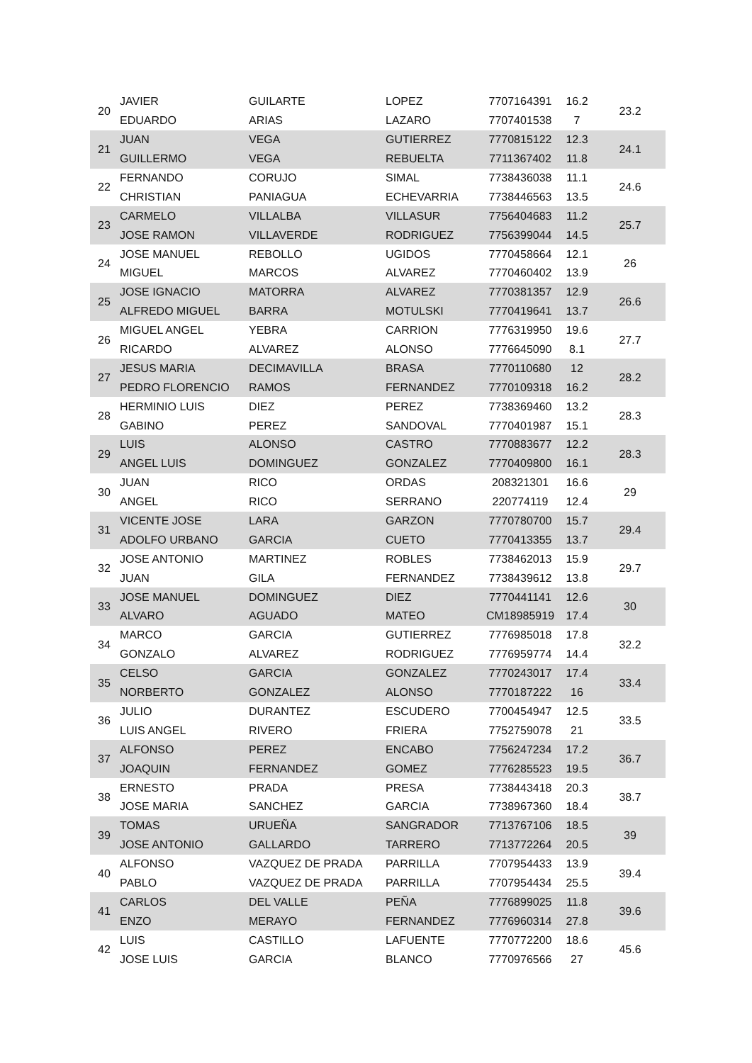| 20 | JAVIER | GUILARTE | LOPEZ | 7707164391 | 16.2 | 23.2 |
| | EDUARDO | ARIAS | LAZARO | 7707401538 | 7 | |
| 21 | JUAN | VEGA | GUTIERREZ | 7770815122 | 12.3 | 24.1 |
| | GUILLERMO | VEGA | REBUELTA | 7711367402 | 11.8 | |
| 22 | FERNANDO | CORUJO | SIMAL | 7738436038 | 11.1 | 24.6 |
| | CHRISTIAN | PANIAGUA | ECHEVARRIA | 7738446563 | 13.5 | |
| 23 | CARMELO | VILLALBA | VILLASUR | 7756404683 | 11.2 | 25.7 |
| | JOSE RAMON | VILLAVERDE | RODRIGUEZ | 7756399044 | 14.5 | |
| 24 | JOSE MANUEL | REBOLLO | UGIDOS | 7770458664 | 12.1 | 26 |
| | MIGUEL | MARCOS | ALVAREZ | 7770460402 | 13.9 | |
| 25 | JOSE IGNACIO | MATORRA | ALVAREZ | 7770381357 | 12.9 | 26.6 |
| | ALFREDO MIGUEL | BARRA | MOTULSKI | 7770419641 | 13.7 | |
| 26 | MIGUEL ANGEL | YEBRA | CARRION | 7776319950 | 19.6 | 27.7 |
| | RICARDO | ALVAREZ | ALONSO | 7776645090 | 8.1 | |
| 27 | JESUS MARIA | DECIMAVILLA | BRASA | 7770110680 | 12 | 28.2 |
| | PEDRO FLORENCIO | RAMOS | FERNANDEZ | 7770109318 | 16.2 | |
| 28 | HERMINIO LUIS | DIEZ | PEREZ | 7738369460 | 13.2 | 28.3 |
| | GABINO | PEREZ | SANDOVAL | 7770401987 | 15.1 | |
| 29 | LUIS | ALONSO | CASTRO | 7770883677 | 12.2 | 28.3 |
| | ANGEL LUIS | DOMINGUEZ | GONZALEZ | 7770409800 | 16.1 | |
| 30 | JUAN | RICO | ORDAS | 208321301 | 16.6 | 29 |
| | ANGEL | RICO | SERRANO | 220774119 | 12.4 | |
| 31 | VICENTE JOSE | LARA | GARZON | 7770780700 | 15.7 | 29.4 |
| | ADOLFO URBANO | GARCIA | CUETO | 7770413355 | 13.7 | |
| 32 | JOSE ANTONIO | MARTINEZ | ROBLES | 7738462013 | 15.9 | 29.7 |
| | JUAN | GILA | FERNANDEZ | 7738439612 | 13.8 | |
| 33 | JOSE MANUEL | DOMINGUEZ | DIEZ | 7770441141 | 12.6 | 30 |
| | ALVARO | AGUADO | MATEO | CM18985919 | 17.4 | |
| 34 | MARCO | GARCIA | GUTIERREZ | 7776985018 | 17.8 | 32.2 |
| | GONZALO | ALVAREZ | RODRIGUEZ | 7776959774 | 14.4 | |
| 35 | CELSO | GARCIA | GONZALEZ | 7770243017 | 17.4 | 33.4 |
| | NORBERTO | GONZALEZ | ALONSO | 7770187222 | 16 | |
| 36 | JULIO | DURANTEZ | ESCUDERO | 7700454947 | 12.5 | 33.5 |
| | LUIS ANGEL | RIVERO | FRIERA | 7752759078 | 21 | |
| 37 | ALFONSO | PEREZ | ENCABO | 7756247234 | 17.2 | 36.7 |
| | JOAQUIN | FERNANDEZ | GOMEZ | 7776285523 | 19.5 | |
| 38 | ERNESTO | PRADA | PRESA | 7738443418 | 20.3 | 38.7 |
| | JOSE MARIA | SANCHEZ | GARCIA | 7738967360 | 18.4 | |
| 39 | TOMAS | URUEÑA | SANGRADOR | 7713767106 | 18.5 | 39 |
| | JOSE ANTONIO | GALLARDO | TARRERO | 7713772264 | 20.5 | |
| 40 | ALFONSO | VAZQUEZ DE PRADA | PARRILLA | 7707954433 | 13.9 | 39.4 |
| | PABLO | VAZQUEZ DE PRADA | PARRILLA | 7707954434 | 25.5 | |
| 41 | CARLOS | DEL VALLE | PEÑA | 7776899025 | 11.8 | 39.6 |
| | ENZO | MERAYO | FERNANDEZ | 7776960314 | 27.8 | |
| 42 | LUIS | CASTILLO | LAFUENTE | 7770772200 | 18.6 | 45.6 |
| | JOSE LUIS | GARCIA | BLANCO | 7770976566 | 27 | |